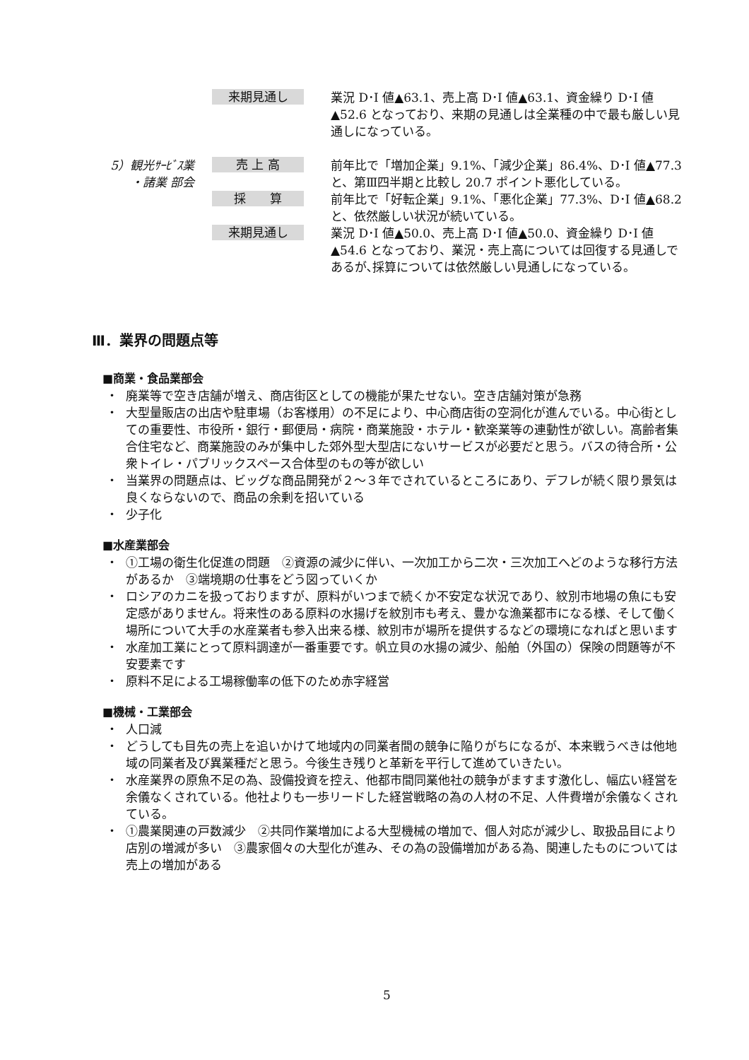来期見通し
業況 D･I 値▲63.1、売上高 D･I 値▲63.1、資金繰り D･I 値▲52.6 となっており、来期の見通しは全業種の中で最も厳しい見通しになっている。
5）観光ｻｰﾋﾞｽ業
・諸業 部会
売 上 高
前年比で「増加企業」9.1%、「減少企業」86.4%、D･I 値▲77.3 と、第Ⅲ四半期と比較し 20.7 ポイント悪化している。
採　　算
前年比で「好転企業」9.1%、「悪化企業」77.3%、D･I 値▲68.2 と、依然厳しい状況が続いている。
来期見通し
業況 D･I 値▲50.0、売上高 D･I 値▲50.0、資金繰り D･I 値▲54.6 となっており、業況・売上高については回復する見通しであるが､採算については依然厳しい見通しになっている。
Ⅲ．業界の問題点等
■商業・食品業部会
・ 廃業等で空き店舗が増え、商店街区としての機能が果たせない。空き店舗対策が急務
・ 大型量販店の出店や駐車場（お客様用）の不足により、中心商店街の空洞化が進んでいる。中心街としての重要性、市役所・銀行・郵便局・病院・商業施設・ホテル・歓楽業等の連動性が欲しい。高齢者集合住宅など、商業施設のみが集中した郊外型大型店にないサービスが必要だと思う。バスの待合所・公衆トイレ・パブリックスペース合体型のもの等が欲しい
・ 当業界の問題点は、ビッグな商品開発が２～３年でされているところにあり、デフレが続く限り景気は良くならないので、商品の余剰を招いている
・ 少子化
■水産業部会
・ ①工場の衛生化促進の問題　②資源の減少に伴い、一次加工から二次・三次加工へどのような移行方法があるか　③端境期の仕事をどう図っていくか
・ ロシアのカニを扱っておりますが、原料がいつまで続くか不安定な状況であり、紋別市地場の魚にも安定感がありません。将来性のある原料の水揚げを紋別市も考え、豊かな漁業都市になる様、そして働く場所について大手の水産業者も参入出来る様、紋別市が場所を提供するなどの環境になればと思います
・ 水産加工業にとって原料調達が一番重要です。帆立貝の水揚の減少、船舶（外国の）保険の問題等が不安要素です
・ 原料不足による工場稼働率の低下のため赤字経営
■機械・工業部会
・ 人口減
・ どうしても目先の売上を追いかけて地域内の同業者間の競争に陥りがちになるが、本来戦うべきは他地域の同業者及び異業種だと思う。今後生き残りと革新を平行して進めていきたい。
・ 水産業界の原魚不足の為、設備投資を控え、他都市間同業他社の競争がますます激化し、幅広い経営を余儀なくされている。他社よりも一歩リードした経営戦略の為の人材の不足、人件費増が余儀なくされている。
・ ①農業関連の戸数減少　②共同作業増加による大型機械の増加で、個人対応が減少し、取扱品目により店別の増減が多い　③農家個々の大型化が進み、その為の設備増加がある為、関連したものについては売上の増加がある
5